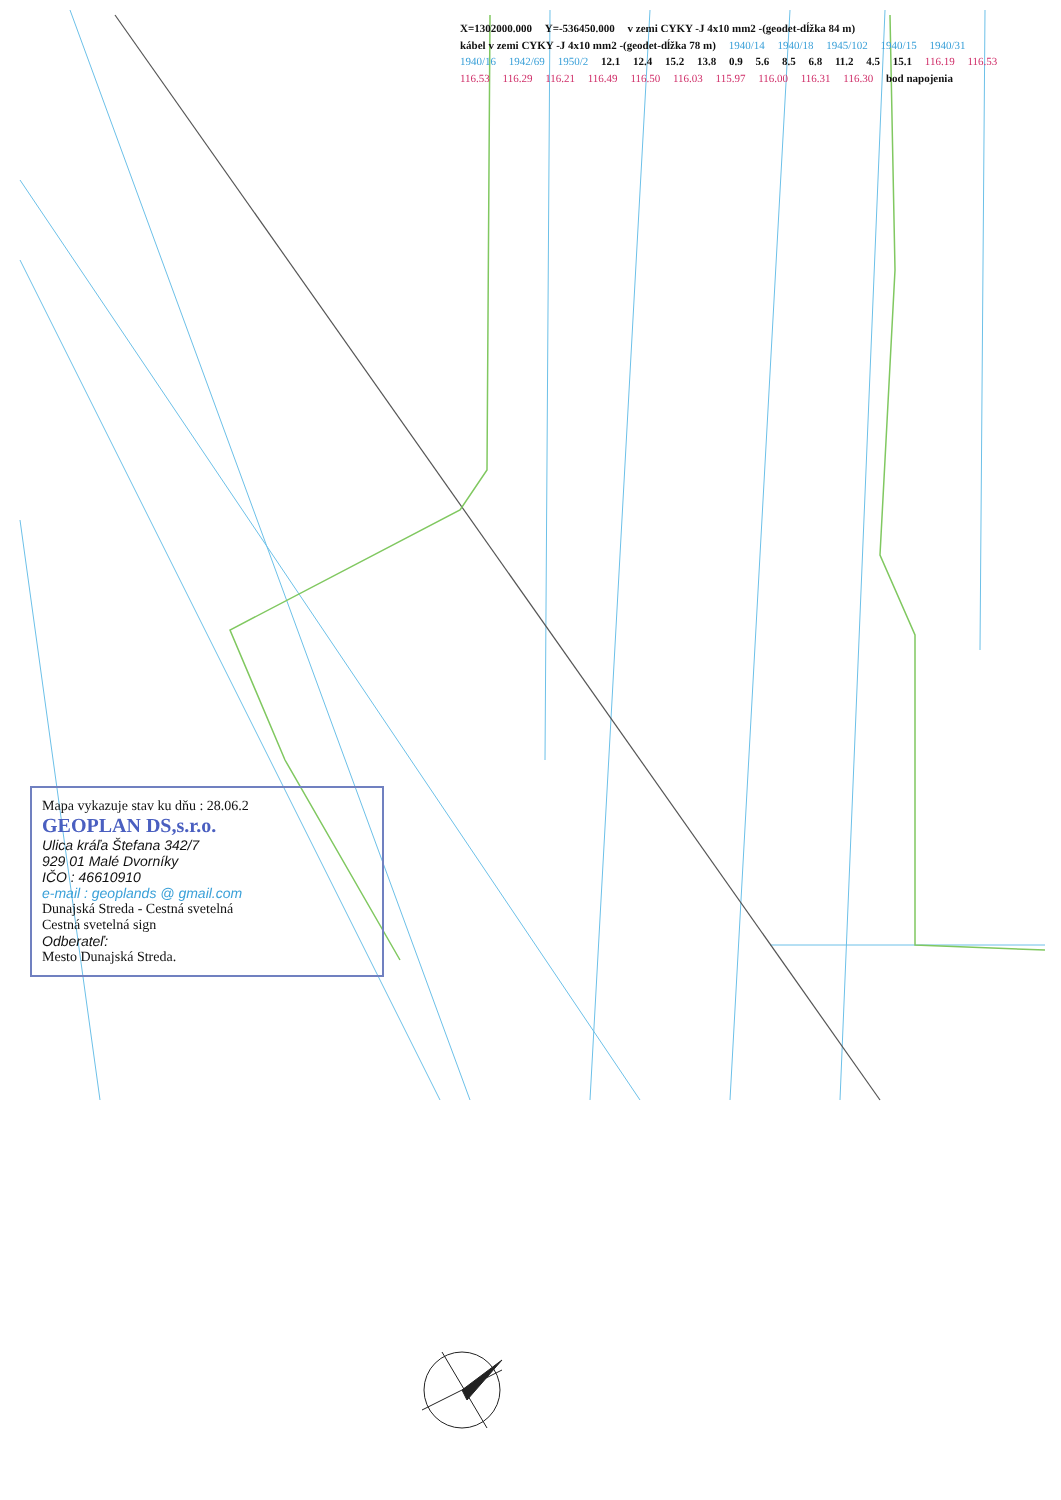X=1302000.000 Y=-536450.000 v zemi CYKY -J 4x10 mm2 -(geodet-dĺžka 84 m) kábel v zemi CYKY -J 4x10 mm2 -(geodet-dĺžka 78 m) 1940/14 1940/18 1945/102 1940/15 1940/31 1940/16 1942/69 1950/2 12.1 12.4 15.2 13.8 0.9 5.6 8.5 6.8 11.2 4.5 15.1 116.19 116.53 116.53 116.29 116.21 116.49 116.50 116.03 115.97 116.00 116.31 116.30 bod napojenia
Mapa vykazuje stav ku dňu : 28.06.2
GEOPLAN DS,s.r.o.
Ulica kráľa Štefana 342/7
929 01 Malé Dvorníky
IČO : 46610910
e-mail : geoplands @ gmail.com
Dunajská Streda - Cestná svetelná
Cestná svetelná sign
Odberateľ:
Mesto Dunajská Streda.